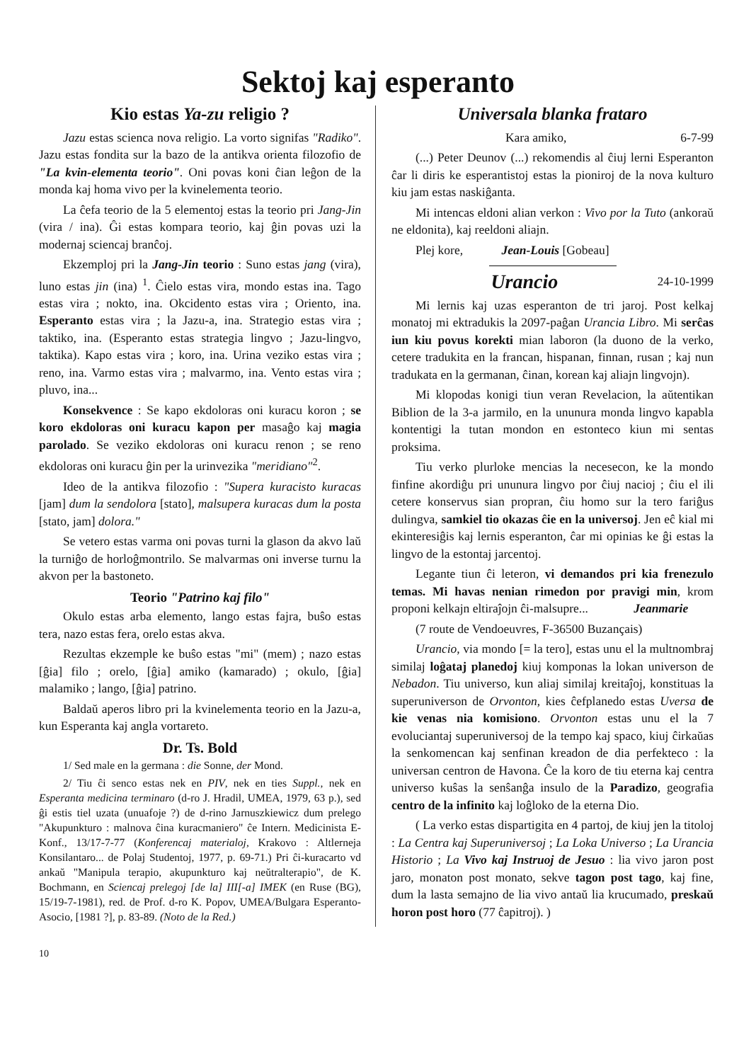Sektoj kaj esperanto
Kio estas Ya-zu religio ?
Jazu estas scienca nova religio. La vorto signifas "Radiko". Jazu estas fondita sur la bazo de la antikva orienta filozofio de "La kvin-elementa teorio". Oni povas koni ĉian leĝon de la monda kaj homa vivo per la kvinelementa teorio.
La ĉefa teorio de la 5 elementoj estas la teorio pri Jang-Jin (vira / ina). Ĝi estas kompara teorio, kaj ĝin povas uzi la modernaj sciencaj branĉoj.
Ekzemploj pri la Jang-Jin teorio : Suno estas jang (vira), luno estas jin (ina) <sup>1</sup>. Ĉielo estas vira, mondo estas ina. Tago estas vira ; nokto, ina. Okcidento estas vira ; Oriento, ina. Esperanto estas vira ; la Jazu-a, ina. Strategio estas vira ; taktiko, ina. (Esperanto estas strategia lingvo ; Jazu-lingvo, taktika). Kapo estas vira ; koro, ina. Urina veziko estas vira ; reno, ina. Varmo estas vira ; malvarmo, ina. Vento estas vira ; pluvo, ina...
Konsekvence : Se kapo ekdoloras oni kuracu koron ; se koro ekdoloras oni kuracu kapon per masaĝo kaj magia parolado. Se veziko ekdoloras oni kuracu renon ; se reno ekdoloras oni kuracu ĝin per la urinvezika "meridiano"<sup>2</sup>.
Ideo de la antikva filozofio : "Supera kuracisto kuracas [jam] dum la sendolora [stato], malsupera kuracas dum la posta [stato, jam] dolora."
Se vetero estas varma oni povas turni la glason da akvo laŭ la turniĝo de horloĝmontrilo. Se malvarmas oni inverse turnu la akvon per la bastoneto.
Teorio "Patrino kaj filo"
Okulo estas arba elemento, lango estas fajra, buŝo estas tera, nazo estas fera, orelo estas akva.
Rezultas ekzemple ke buŝo estas "mi" (mem) ; nazo estas [ĝia] filo ; orelo, [ĝia] amiko (kamarado) ; okulo, [ĝia] malamiko ; lango, [ĝia] patrino.
Baldaŭ aperos libro pri la kvinelementa teorio en la Jazu-a, kun Esperanta kaj angla vortareto.
Dr. Ts. Bold
1/ Sed male en la germana : die Sonne, der Mond.
2/ Tiu ĉi senco estas nek en PIV, nek en ties Suppl., nek en Esperanta medicina terminaro (d-ro J. Hradil, UMEA, 1979, 63 p.), sed ĝi estis tiel uzata (unuafoje ?) de d-rino Jarnuszkiewicz dum prelego "Akupunkturo : malnova ĉina kuracmaniero" ĉe Intern. Medicinista E-Konf., 13/17-7-77 (Konferencaj materialoj, Krakovo : Altlerneja Konsilantaro... de Polaj Studentoj, 1977, p. 69-71.) Pri ĉi-kuracarto vd ankaŭ "Manipula terapio, akupunkturo kaj neŭtralterapio", de K. Bochmann, en Sciencaj prelegoj [de la] III[-a] IMEK (en Ruse (BG), 15/19-7-1981), red. de Prof. d-ro K. Popov, UMEA/Bulgara Esperanto-Asocio, [1981 ?], p. 83-89. (Noto de la Red.)
Universala blanka frataro
Kara amiko, 6-7-99
(...) Peter Deunov (...) rekomendis al ĉiuj lerni Esperanton ĉar li diris ke esperantistoj estas la pioniroj de la nova kulturo kiu jam estas naskiĝanta.
Mi intencas eldoni alian verkon : Vivo por la Tuto (ankoraŭ ne eldonita), kaj reeldoni aliajn.
Plej kore, Jean-Louis [Gobeau]
Urancio 24-10-1999
Mi lernis kaj uzas esperanton de tri jaroj. Post kelkaj monatoj mi ektradukis la 2097-paĝan Urancia Libro. Mi serĉas iun kiu povus korekti mian laboron (la duono de la verko, cetere tradukita en la francan, hispanan, finnan, rusan ; kaj nun tradukata en la germanan, ĉinan, korean kaj aliajn lingvojn).
Mi klopodas konigi tiun veran Revelacion, la aŭtentikan Biblion de la 3-a jarmilo, en la unu­nura monda lingvo kapabla kontentigi la tutan mondon en estonteco kiun mi sentas proksima.
Tiu verko plurloke mencias la necesecon, ke la mondo finfine akordiĝu pri unu­nura lingvo por ĉiuj nacioj ; ĉiu el ili cetere konservus sian propran, ĉiu homo sur la tero fariĝus dulingva, samkiel tio okazas ĉie en la universoj. Jen eĉ kial mi ekinteresiĝis kaj lernis esperanton, ĉar mi opinias ke ĝi estas la lingvo de la estontaj jarcentoj.
Legante tiun ĉi leteron, vi demandos pri kia frenezulo temas. Mi havas nenian rimedon por pravigi min, krom proponi kelkajn eltiraĵojn ĉi-malsupre... Jeanmarie
(7 route de Vendoeuvres, F-36500 Buzançais)
Urancio, via mondo [= la tero], estas unu el la multnombraj similaj loĝataj planedoj kiuj komponas la lokan universon de Nebadon. Tiu universo, kun aliaj similaj kreitaĵoj, konstituas la superuniverson de Orvonton, kies ĉefplanedo estas Uversa de kie venas nia komisiono. Orvonton estas unu el la 7 evoluciantaj superuniversoj de la tempo kaj spaco, kiuj ĉirkaŭas la senkomencan kaj senfinan kreadon de dia perfekteco : la universan centron de Havona. Ĉe la koro de tiu eterna kaj centra universo kuŝas la senŝanĝa insulo de la Paradizo, geografia centro de la infinito kaj loĝloko de la eterna Dio.
( La verko estas dispartigita en 4 partoj, de kiuj jen la titoloj : La Centra kaj Superuniversoj ; La Loka Universo ; La Urancia Historio ; La Vivo kaj Instruoj de Jesuo : lia vivo jaron post jaro, monaton post monato, sekve tagon post tago, kaj fine, dum la lasta semajno de lia vivo antaŭ lia krucumado, preskaŭ horon post horo (77 ĉapitroj). )
10